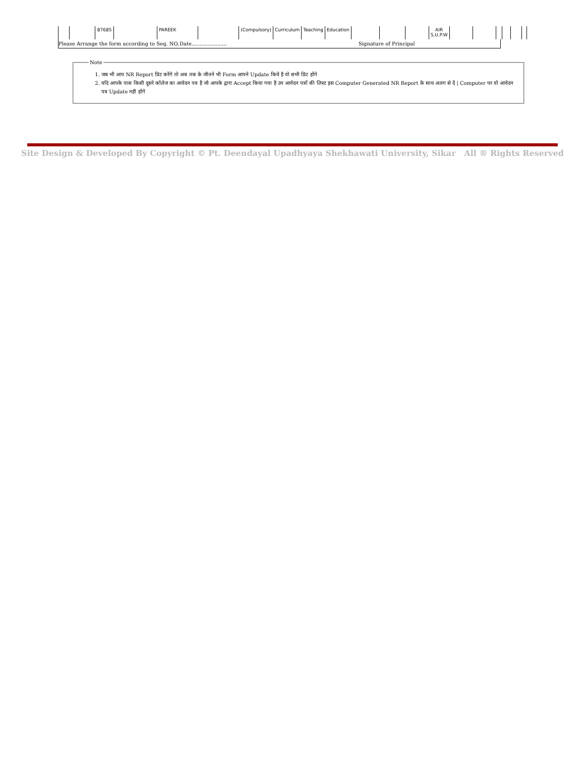| | | 87685 | | PAREEK | | (Compulsory) | Curriculum | Teaching | Education | | | | AIR S.U.P.W | | | | | | |
Please Arrange the form according to Seq. NO. Date...................... Signature of Principal
Note
1. जब भी आप NR Report प्रिंट करेंगे तो अब तक के जीतने भी Form आपने Update किये है वो सभी प्रिंट होंगे
2. यदि आपके पास किसी दूसरे कॉलेज का आवेदन पत्र है जो आपके द्वारा Accept किया गया है उन आवेदन पत्रों की लिस्ट इस Computer Generated NR Report के साथ अलग से दें | Computer पर वो आवेदन पत्र Update नही होंगे
Site Design & Developed By Copyright © Pt. Deendayal Upadhyaya Shekhawati University, Sikar All ® Rights Reserved